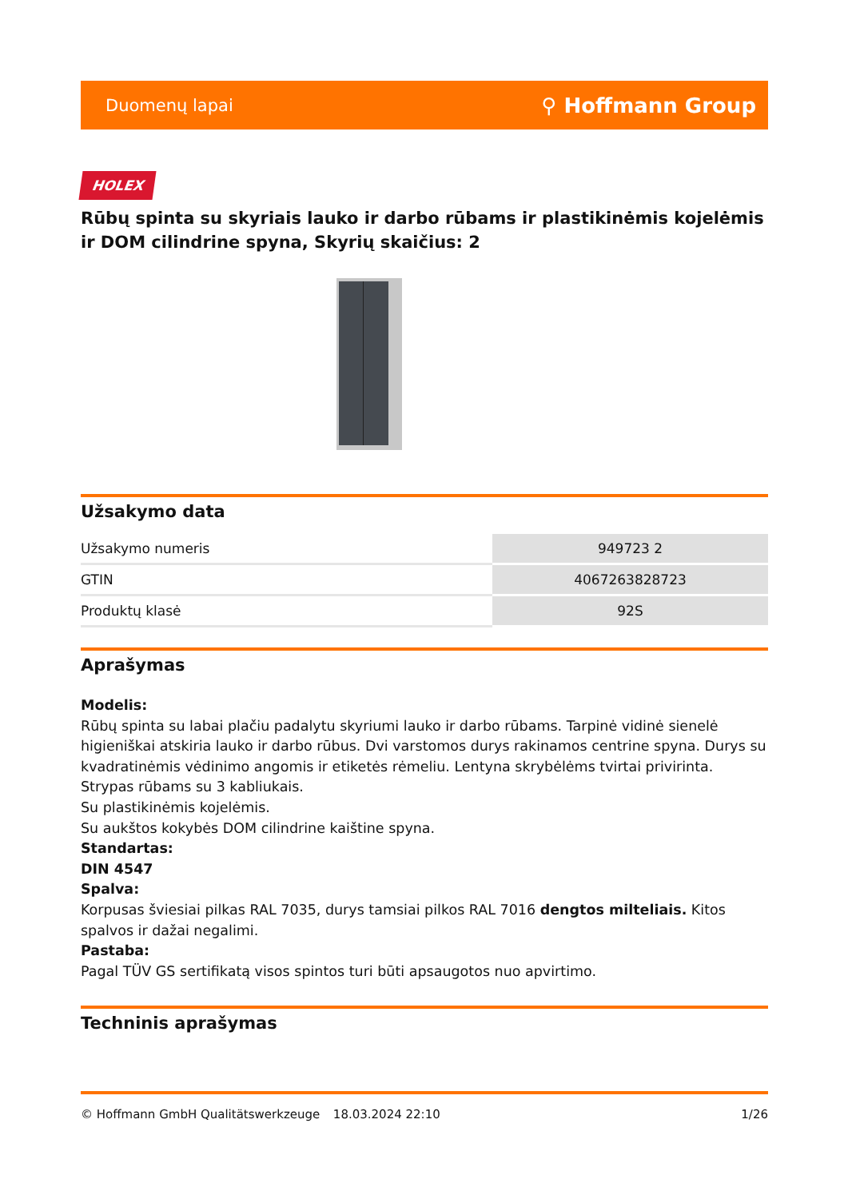Duomenų lapai ⚲ Hoffmann Group
HOLEX
Rūbų spinta su skyriais lauko ir darbo rūbams ir plastikinėmis kojelėmis ir DOM cilindrine spyna, Skyrių skaičius: 2
Užsakymo data
| Užsakymo numeris | 949723 2 |
| GTIN | 4067263828723 |
| Produktų klasė | 92S |
Aprašymas
Modelis:
Rūbų spinta su labai plačiu padalytu skyriumi lauko ir darbo rūbams. Tarpinė vidinė sienelė higieniškai atskiria lauko ir darbo rūbus. Dvi varstomos durys rakinamos centrine spyna. Durys su kvadratinėmis vėdinimo angomis ir etiketės rėmeliu. Lentyna skrybėlėms tvirtai privirinta. Strypas rūbams su 3 kabliukais.
Su plastikinėmis kojelėmis.
Su aukštos kokybės DOM cilindrine kaištine spyna.
Standartas:
DIN 4547
Spalva:
Korpusas šviesiai pilkas RAL 7035, durys tamsiai pilkos RAL 7016 dengtos milteliais. Kitos spalvos ir dažai negalimi.
Pastaba:
Pagal TÜV GS sertifikatą visos spintos turi būti apsaugotos nuo apvirtimo.
Techninis aprašymas
© Hoffmann GmbH Qualitätswerkzeuge 18.03.2024 22:10 1/26